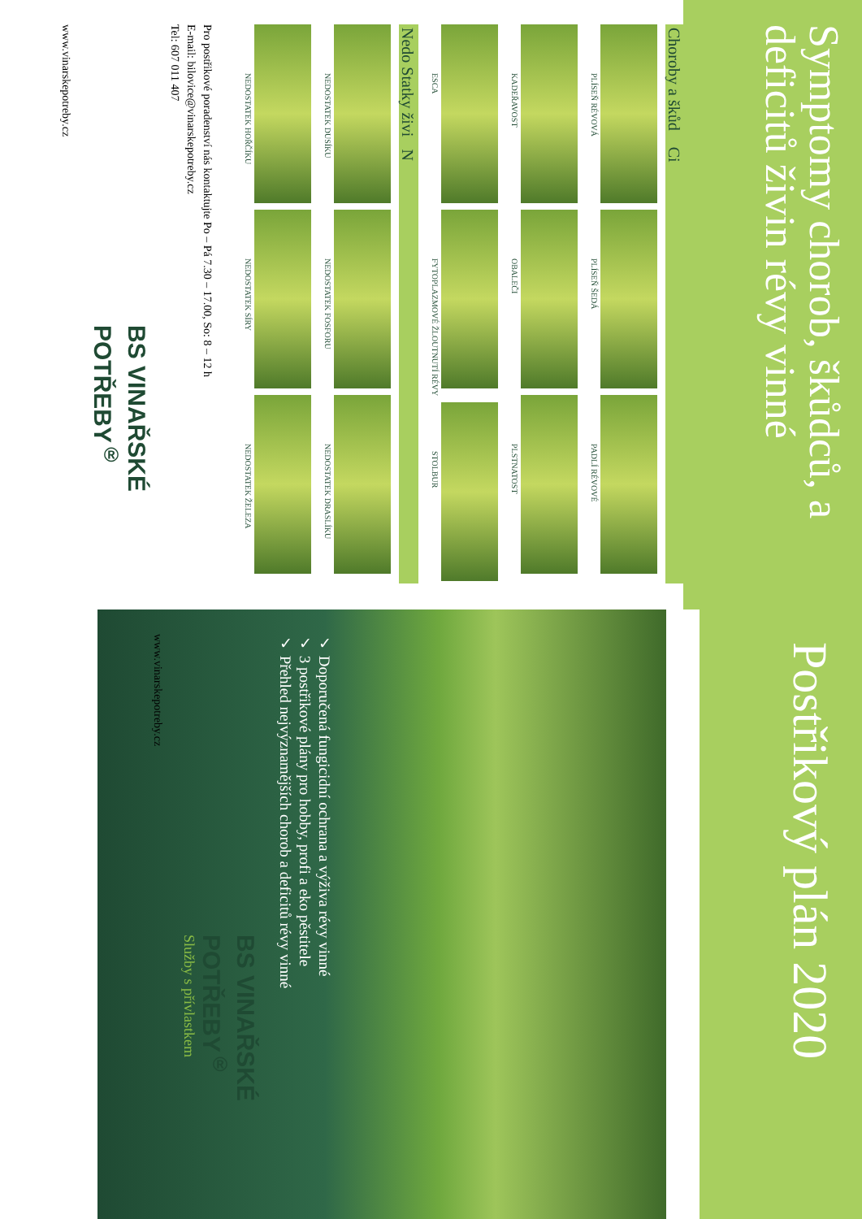Symptomy chorob, škůdců, a deficitů živin révy vinné
Choroby a škůd Ci
PLÍSEŇ RÉVOVÁ
PLÍSEŇ ŠEDÁ
PADLÍ RÉVOVÉ
KADEŘAVOST
OBALEČI
PLSTNATOST
ESCA
FYTOPLAZMOVÉ ŽLOUTNUTÍ RÉVY
STOLBUR
Nedo Statky živi N
NEDOSTATEK DUSÍKU
NEDOSTATEK FOSFORU
NEDOSTATEK DRASLÍKU
NEDOSTATEK HOŘČÍKU
NEDOSTATEK SÍRY
NEDOSTATEK ŽELEZA
Pro postřikové poradenství nás kontaktujte Po – Pá 7.30 – 17.00, So: 8 – 12 h
E-mail: bilovice@vinarskepotreby.cz
Tel: 607 011 407
BS VINAŘSKÉ POTŘEBY<sup>®</sup>
www.vinarskepotreby.cz
Postřikový plán 2020
✓ Doporučená fungicidní ochrana a výživa révy vinné
✓ 3 postřikové plány pro hobby, profi a eko pěstitele
✓ Přehled nejvýznamějších chorob a deficitů révy vinné
BS VINAŘSKÉ POTŘEBY<sup>®</sup>
Služby s přívlastkem
www.vinarskepotreby.cz